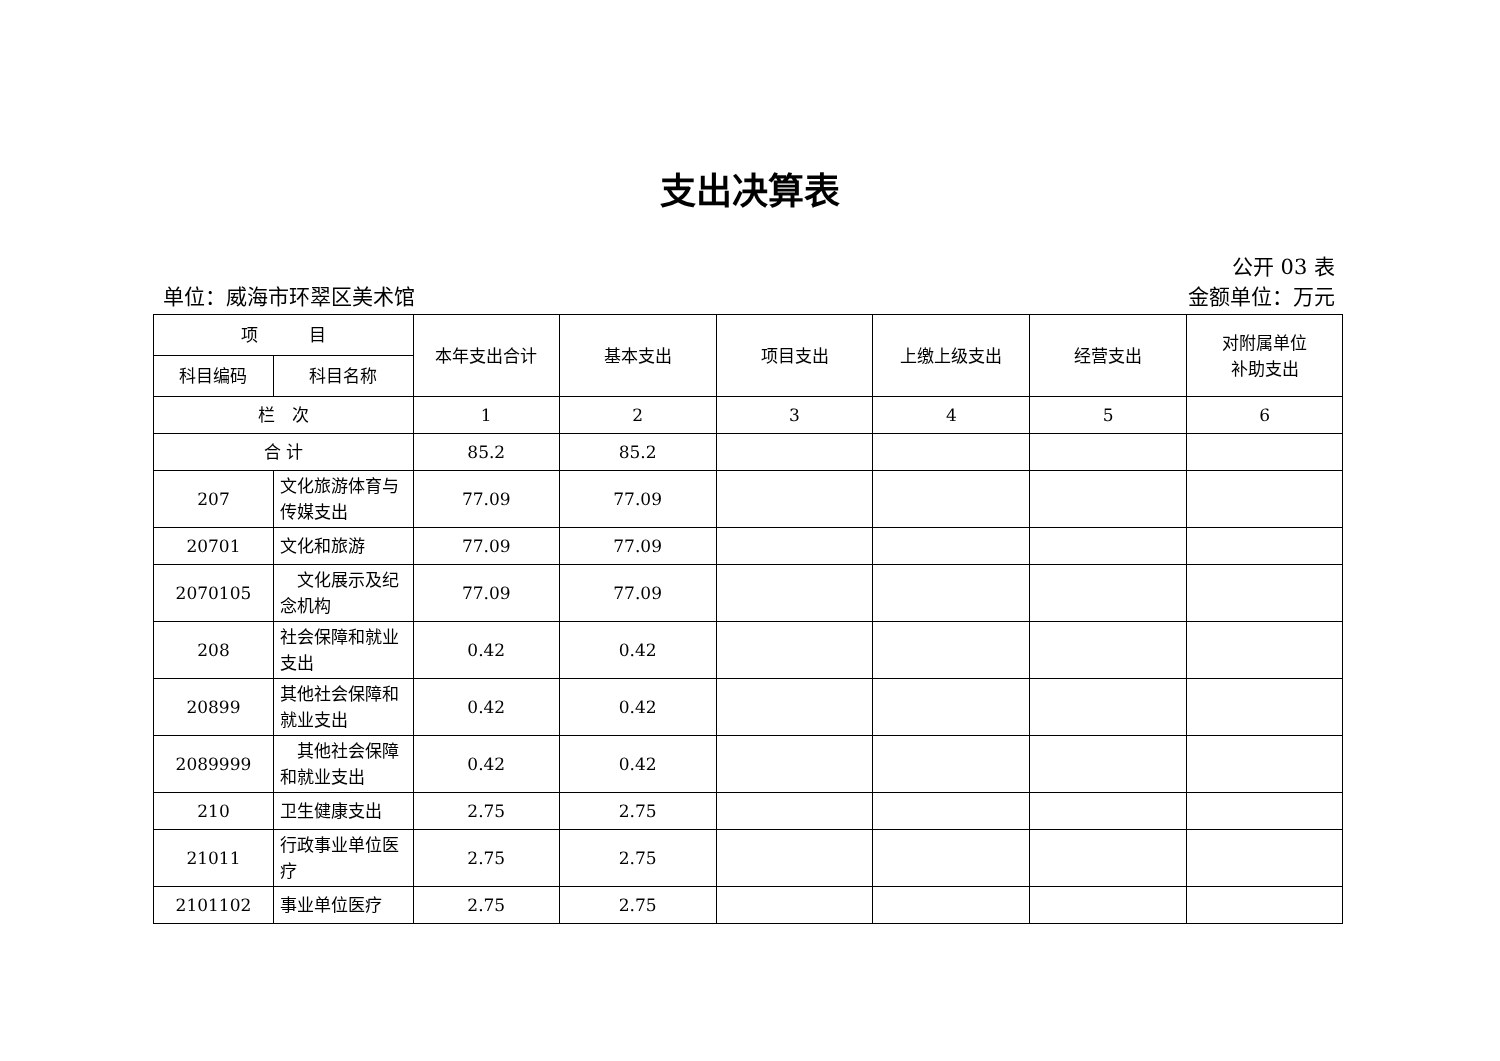支出决算表
公开 03 表
单位：威海市环翠区美术馆 金额单位：万元
| 项 目 | | 本年支出合计 | 基本支出 | 项目支出 | 上缴上级支出 | 经营支出 | 对附属单位 补助支出 |
| --- | --- | --- | --- | --- | --- | --- | --- |
| 科目编码 | 科目名称 | | | | | | |
| 栏 次 | | 1 | 2 | 3 | 4 | 5 | 6 |
| 合 计 | | 85.2 | 85.2 | | | | |
| 207 | 文化旅游体育与传媒支出 | 77.09 | 77.09 | | | | |
| 20701 | 文化和旅游 | 77.09 | 77.09 | | | | |
| 2070105 | 文化展示及纪念机构 | 77.09 | 77.09 | | | | |
| 208 | 社会保障和就业支出 | 0.42 | 0.42 | | | | |
| 20899 | 其他社会保障和就业支出 | 0.42 | 0.42 | | | | |
| 2089999 | 其他社会保障和就业支出 | 0.42 | 0.42 | | | | |
| 210 | 卫生健康支出 | 2.75 | 2.75 | | | | |
| 21011 | 行政事业单位医疗 | 2.75 | 2.75 | | | | |
| 2101102 | 事业单位医疗 | 2.75 | 2.75 | | | | |